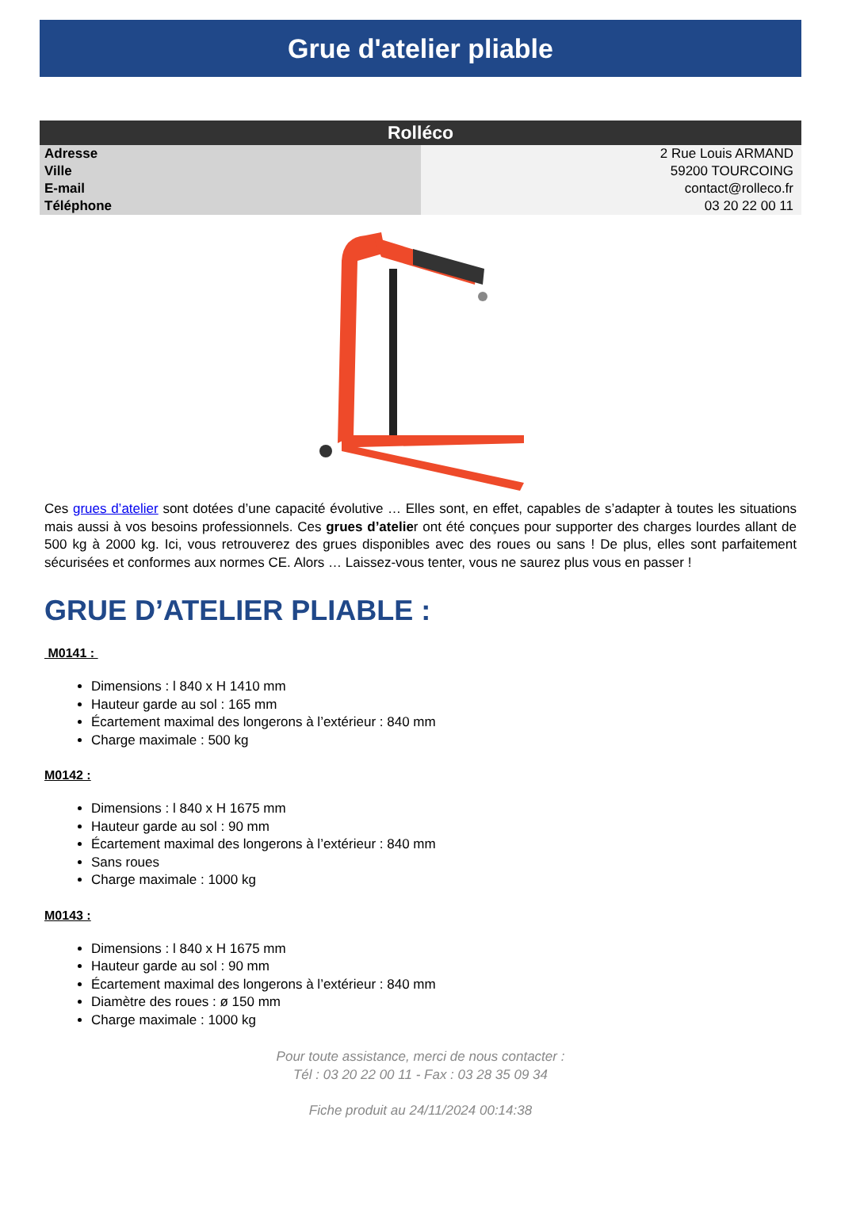Grue d'atelier pliable
| Rolléco | |
| --- | --- |
| Adresse | 2 Rue Louis ARMAND |
| Ville | 59200 TOURCOING |
| E-mail | contact@rolleco.fr |
| Téléphone | 03 20 22 00 11 |
Ces grues d’atelier sont dotées d’une capacité évolutive … Elles sont, en effet, capables de s’adapter à toutes les situations mais aussi à vos besoins professionnels. Ces grues d’atelier ont été conçues pour supporter des charges lourdes allant de 500 kg à 2000 kg. Ici, vous retrouverez des grues disponibles avec des roues ou sans ! De plus, elles sont parfaitement sécurisées et conformes aux normes CE. Alors … Laissez-vous tenter, vous ne saurez plus vous en passer !
GRUE D’ATELIER PLIABLE :
M0141 :
Dimensions : l 840 x H 1410 mm
Hauteur garde au sol : 165 mm
Écartement maximal des longerons à l’extérieur : 840 mm
Charge maximale : 500 kg
M0142 :
Dimensions : l 840 x H 1675 mm
Hauteur garde au sol : 90 mm
Écartement maximal des longerons à l’extérieur : 840 mm
Sans roues
Charge maximale : 1000 kg
M0143 :
Dimensions : l 840 x H 1675 mm
Hauteur garde au sol : 90 mm
Écartement maximal des longerons à l’extérieur : 840 mm
Diamètre des roues : ø 150 mm
Charge maximale : 1000 kg
Pour toute assistance, merci de nous contacter :
Tél : 03 20 22 00 11 - Fax : 03 28 35 09 34
Fiche produit au 24/11/2024 00:14:38